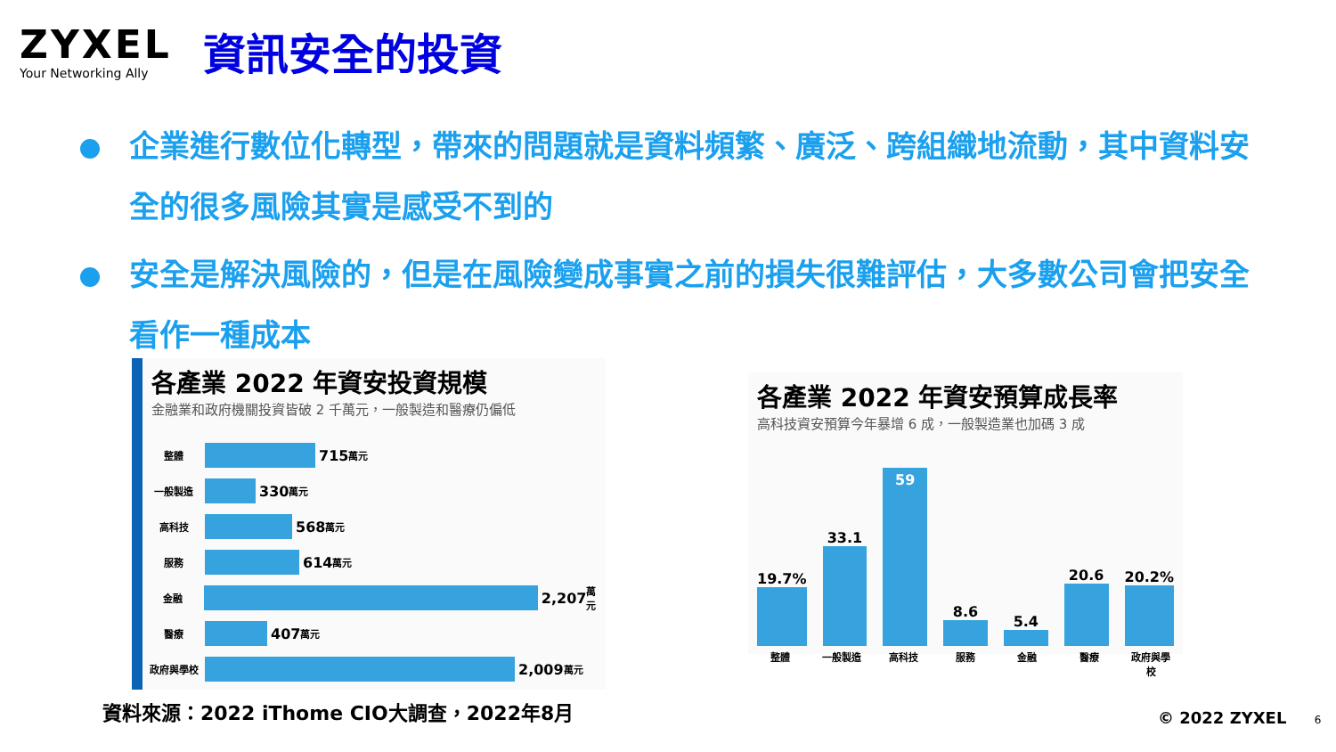ZYXEL
Your Networking Ally
資訊安全的投資
企業進行數位化轉型，帶來的問題就是資料頻繁、廣泛、跨組織地流動，其中資料安全的很多風險其實是感受不到的
安全是解決風險的，但是在風險變成事實之前的損失很難評估，大多數公司會把安全看作一種成本
各產業 2022 年資安投資規模
金融業和政府機關投資皆破 2 千萬元，一般製造和醫療仍偏低
整體
715 萬元
一般製造
330 萬元
高科技
568 萬元
服務
614 萬元
金融
2,207 萬元
醫療
407 萬元
政府與學校
2,009 萬元
各產業 2022 年資安預算成長率
高科技資安預算今年暴增 6 成，一般製造業也加碼 3 成
19.7%
33.1
59
8.6
5.4
20.6
20.2%
整體 一般製造 高科技 服務 金融 醫療 政府與學校
資料來源：2022 iThome CIO大調查，2022年8月
© 2022 ZYXEL 6